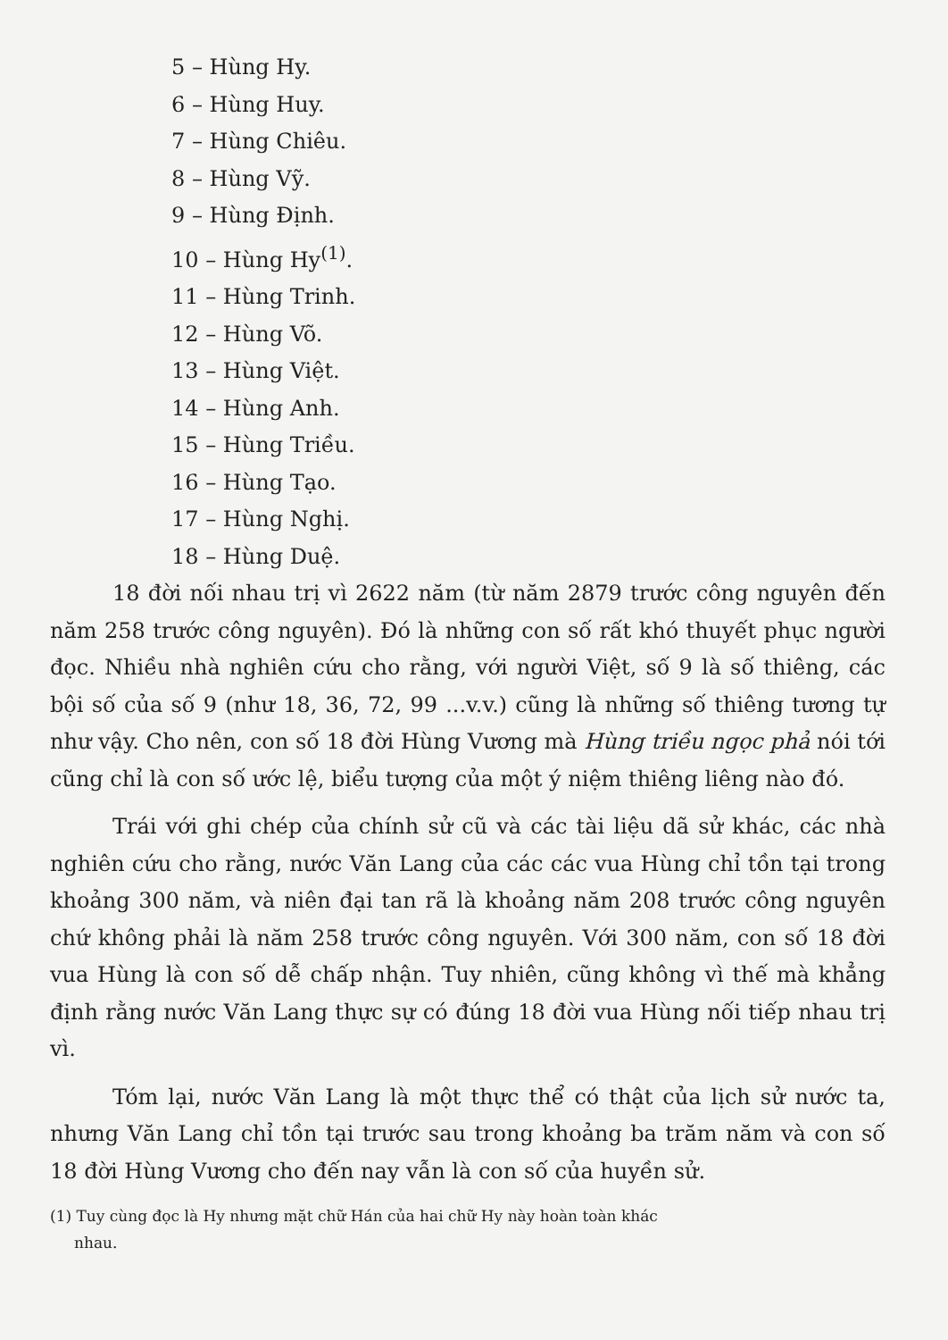5 – Hùng Hy.
6 – Hùng Huy.
7 – Hùng Chiêu.
8 – Hùng Vỹ.
9 – Hùng Định.
10 – Hùng Hy<sup>(1)</sup>.
11 – Hùng Trinh.
12 – Hùng Võ.
13 – Hùng Việt.
14 – Hùng Anh.
15 – Hùng Triều.
16 – Hùng Tạo.
17 – Hùng Nghị.
18 – Hùng Duệ.
18 đời nối nhau trị vì 2622 năm (từ năm 2879 trước công nguyên đến năm 258 trước công nguyên). Đó là những con số rất khó thuyết phục người đọc. Nhiều nhà nghiên cứu cho rằng, với người Việt, số 9 là số thiêng, các bội số của số 9 (như 18, 36, 72, 99 ...v.v.) cũng là những số thiêng tương tự như vậy. Cho nên, con số 18 đời Hùng Vương mà Hùng triều ngọc phả nói tới cũng chỉ là con số ước lệ, biểu tượng của một ý niệm thiêng liêng nào đó.
Trái với ghi chép của chính sử cũ và các tài liệu dã sử khác, các nhà nghiên cứu cho rằng, nước Văn Lang của các các vua Hùng chỉ tồn tại trong khoảng 300 năm, và niên đại tan rã là khoảng năm 208 trước công nguyên chứ không phải là năm 258 trước công nguyên. Với 300 năm, con số 18 đời vua Hùng là con số dễ chấp nhận. Tuy nhiên, cũng không vì thế mà khẳng định rằng nước Văn Lang thực sự có đúng 18 đời vua Hùng nối tiếp nhau trị vì.
Tóm lại, nước Văn Lang là một thực thể có thật của lịch sử nước ta, nhưng Văn Lang chỉ tồn tại trước sau trong khoảng ba trăm năm và con số 18 đời Hùng Vương cho đến nay vẫn là con số của huyền sử.
(1) Tuy cùng đọc là Hy nhưng mặt chữ Hán của hai chữ Hy này hoàn toàn khác
nhau.